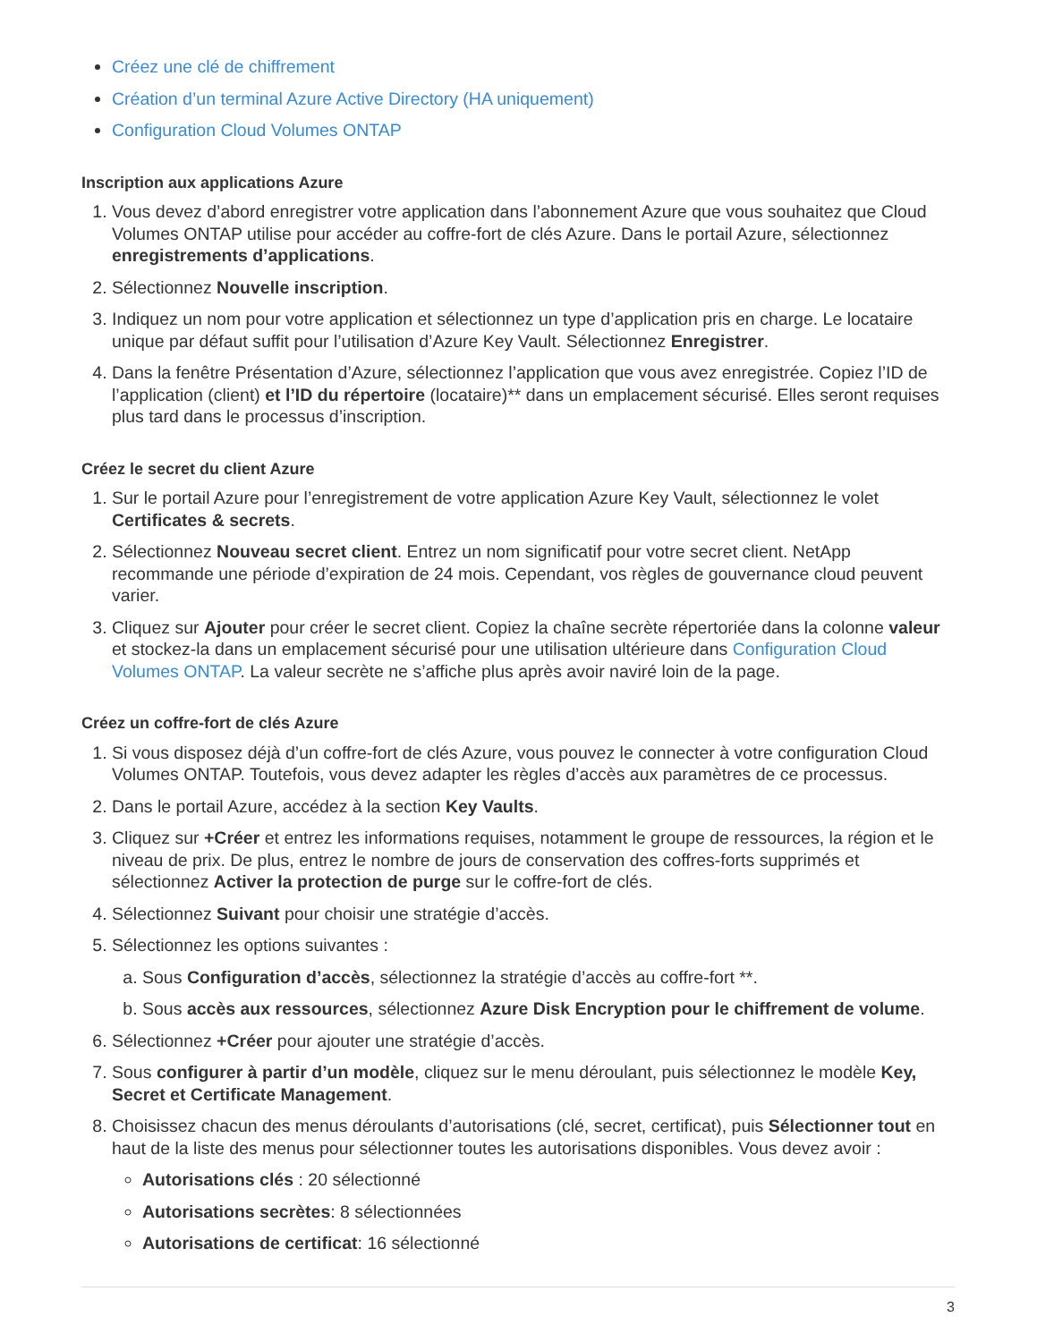Créez une clé de chiffrement
Création d’un terminal Azure Active Directory (HA uniquement)
Configuration Cloud Volumes ONTAP
Inscription aux applications Azure
1. Vous devez d’abord enregistrer votre application dans l’abonnement Azure que vous souhaitez que Cloud Volumes ONTAP utilise pour accéder au coffre-fort de clés Azure. Dans le portail Azure, sélectionnez enregistrements d’applications.
2. Sélectionnez Nouvelle inscription.
3. Indiquez un nom pour votre application et sélectionnez un type d’application pris en charge. Le locataire unique par défaut suffit pour l’utilisation d’Azure Key Vault. Sélectionnez Enregistrer.
4. Dans la fenêtre Présentation d’Azure, sélectionnez l’application que vous avez enregistrée. Copiez l’ID de l’application (client) et l’ID du répertoire (locataire)** dans un emplacement sécurisé. Elles seront requises plus tard dans le processus d’inscription.
Créez le secret du client Azure
1. Sur le portail Azure pour l’enregistrement de votre application Azure Key Vault, sélectionnez le volet Certificates & secrets.
2. Sélectionnez Nouveau secret client. Entrez un nom significatif pour votre secret client. NetApp recommande une période d’expiration de 24 mois. Cependant, vos règles de gouvernance cloud peuvent varier.
3. Cliquez sur Ajouter pour créer le secret client. Copiez la chaîne secrète répertoriée dans la colonne valeur et stockez-la dans un emplacement sécurisé pour une utilisation ultérieure dans Configuration Cloud Volumes ONTAP. La valeur secrète ne s’affiche plus après avoir naviré loin de la page.
Créez un coffre-fort de clés Azure
1. Si vous disposez déjà d’un coffre-fort de clés Azure, vous pouvez le connecter à votre configuration Cloud Volumes ONTAP. Toutefois, vous devez adapter les règles d’accès aux paramètres de ce processus.
2. Dans le portail Azure, accédez à la section Key Vaults.
3. Cliquez sur +Créer et entrez les informations requises, notamment le groupe de ressources, la région et le niveau de prix. De plus, entrez le nombre de jours de conservation des coffres-forts supprimés et sélectionnez Activer la protection de purge sur le coffre-fort de clés.
4. Sélectionnez Suivant pour choisir une stratégie d’accès.
5. Sélectionnez les options suivantes :
a. Sous Configuration d’accès, sélectionnez la stratégie d’accès au coffre-fort **.
b. Sous accès aux ressources, sélectionnez Azure Disk Encryption pour le chiffrement de volume.
6. Sélectionnez +Créer pour ajouter une stratégie d’accès.
7. Sous configurer à partir d’un modèle, cliquez sur le menu déroulant, puis sélectionnez le modèle Key, Secret et Certificate Management.
8. Choisissez chacun des menus déroulants d’autorisations (clé, secret, certificat), puis Sélectionner tout en haut de la liste des menus pour sélectionner toutes les autorisations disponibles. Vous devez avoir :
Autorisations clés : 20 sélectionné
Autorisations secrètes: 8 sélectionnées
Autorisations de certificat: 16 sélectionné
3